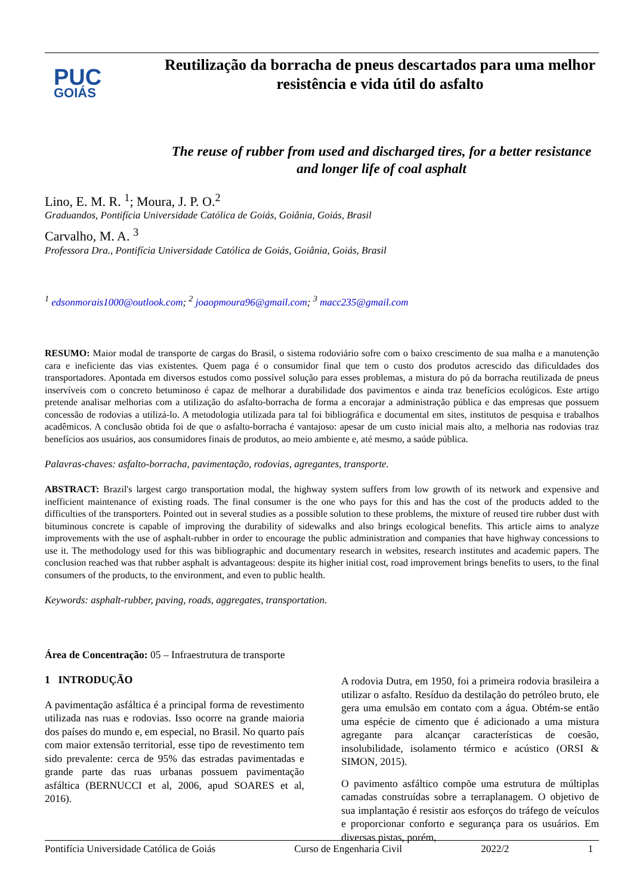PUC
GOIÁS
Reutilização da borracha de pneus descartados para uma melhor resistência e vida útil do asfalto
The reuse of rubber from used and discharged tires, for a better resistance and longer life of coal asphalt
Lino, E. M. R. <sup>1</sup>; Moura, J. P. O.<sup>2</sup>
Graduandos, Pontifícia Universidade Católica de Goiás, Goiânia, Goiás, Brasil
Carvalho, M. A. <sup>3</sup>
Professora Dra., Pontifícia Universidade Católica de Goiás, Goiânia, Goiás, Brasil
<sup>1</sup> edsonmorais1000@outlook.com; <sup>2</sup> joaopmoura96@gmail.com; <sup>3</sup> macc235@gmail.com
RESUMO: Maior modal de transporte de cargas do Brasil, o sistema rodoviário sofre com o baixo crescimento de sua malha e a manutenção cara e ineficiente das vias existentes. Quem paga é o consumidor final que tem o custo dos produtos acrescido das dificuldades dos transportadores. Apontada em diversos estudos como possível solução para esses problemas, a mistura do pó da borracha reutilizada de pneus inservíveis com o concreto betuminoso é capaz de melhorar a durabilidade dos pavimentos e ainda traz benefícios ecológicos. Este artigo pretende analisar melhorias com a utilização do asfalto-borracha de forma a encorajar a administração pública e das empresas que possuem concessão de rodovias a utilizá-lo. A metodologia utilizada para tal foi bibliográfica e documental em sites, institutos de pesquisa e trabalhos acadêmicos. A conclusão obtida foi de que o asfalto-borracha é vantajoso: apesar de um custo inicial mais alto, a melhoria nas rodovias traz benefícios aos usuários, aos consumidores finais de produtos, ao meio ambiente e, até mesmo, a saúde pública.
Palavras-chaves: asfalto-borracha, pavimentação, rodovias, agregantes, transporte.
ABSTRACT: Brazil's largest cargo transportation modal, the highway system suffers from low growth of its network and expensive and inefficient maintenance of existing roads. The final consumer is the one who pays for this and has the cost of the products added to the difficulties of the transporters. Pointed out in several studies as a possible solution to these problems, the mixture of reused tire rubber dust with bituminous concrete is capable of improving the durability of sidewalks and also brings ecological benefits. This article aims to analyze improvements with the use of asphalt-rubber in order to encourage the public administration and companies that have highway concessions to use it. The methodology used for this was bibliographic and documentary research in websites, research institutes and academic papers. The conclusion reached was that rubber asphalt is advantageous: despite its higher initial cost, road improvement brings benefits to users, to the final consumers of the products, to the environment, and even to public health.
Keywords: asphalt-rubber, paving, roads, aggregates, transportation.
Área de Concentração: 05 – Infraestrutura de transporte
1 INTRODUÇÃO
A pavimentação asfáltica é a principal forma de revestimento utilizada nas ruas e rodovias. Isso ocorre na grande maioria dos países do mundo e, em especial, no Brasil. No quarto país com maior extensão territorial, esse tipo de revestimento tem sido prevalente: cerca de 95% das estradas pavimentadas e grande parte das ruas urbanas possuem pavimentação asfáltica (BERNUCCI et al, 2006, apud SOARES et al, 2016).
A rodovia Dutra, em 1950, foi a primeira rodovia brasileira a utilizar o asfalto. Resíduo da destilação do petróleo bruto, ele gera uma emulsão em contato com a água. Obtém-se então uma espécie de cimento que é adicionado a uma mistura agregante para alcançar características de coesão, insolubilidade, isolamento térmico e acústico (ORSI & SIMON, 2015).
O pavimento asfáltico compõe uma estrutura de múltiplas camadas construídas sobre a terraplanagem. O objetivo de sua implantação é resistir aos esforços do tráfego de veículos e proporcionar conforto e segurança para os usuários. Em diversas pistas, porém,
Pontifícia Universidade Católica de Goiás Curso de Engenharia Civil 2022/2 1